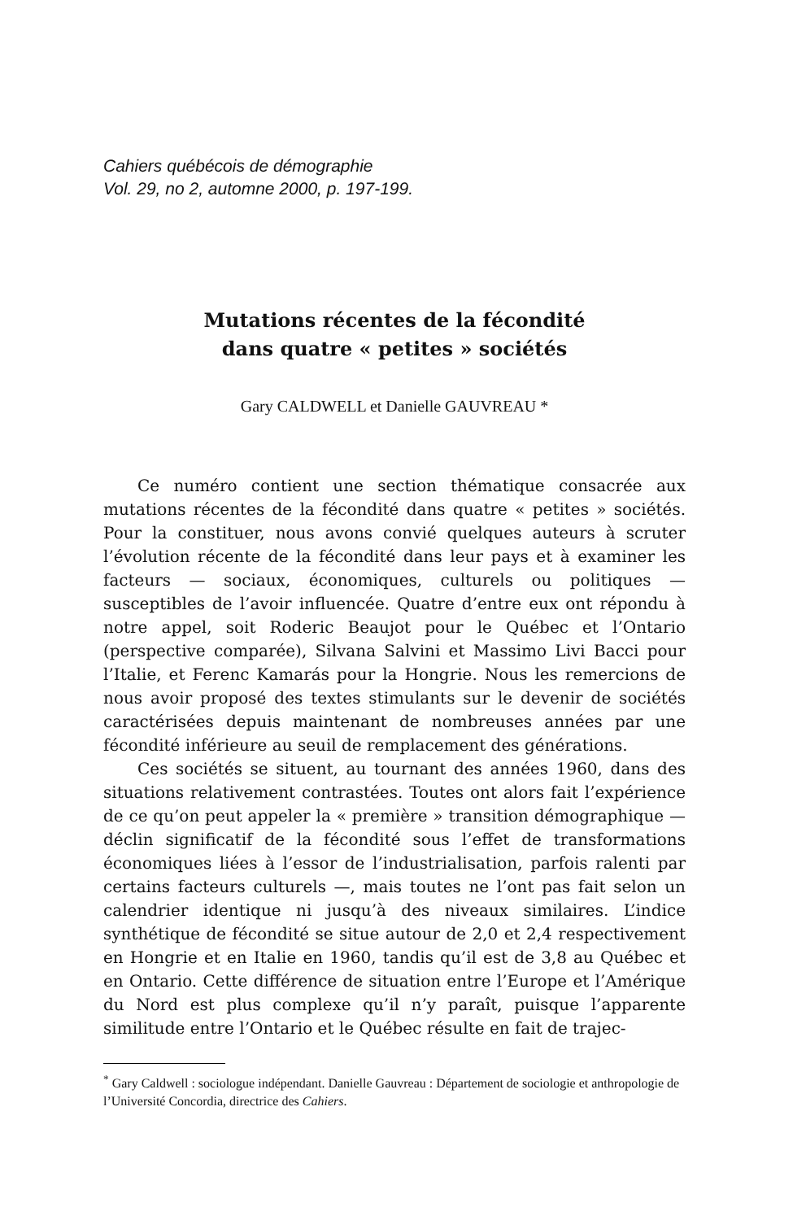Cahiers québécois de démographie
Vol. 29, no 2, automne 2000, p. 197-199.
Mutations récentes de la fécondité
dans quatre « petites » sociétés
Gary CALDWELL et Danielle GAUVREAU *
Ce numéro contient une section thématique consacrée aux mutations récentes de la fécondité dans quatre « petites » sociétés. Pour la constituer, nous avons convié quelques auteurs à scruter l’évolution récente de la fécondité dans leur pays et à examiner les facteurs — sociaux, économiques, culturels ou politiques — susceptibles de l’avoir influencée. Quatre d’entre eux ont répondu à notre appel, soit Roderic Beaujot pour le Québec et l’Ontario (perspective comparée), Silvana Salvini et Massimo Livi Bacci pour l’Italie, et Ferenc Kamarás pour la Hongrie. Nous les remercions de nous avoir proposé des textes stimulants sur le devenir de sociétés caractérisées depuis maintenant de nombreuses années par une fécondité inférieure au seuil de remplacement des générations.
Ces sociétés se situent, au tournant des années 1960, dans des situations relativement contrastées. Toutes ont alors fait l’expérience de ce qu’on peut appeler la « première » transition démographique — déclin significatif de la fécondité sous l’effet de transformations économiques liées à l’essor de l’industrialisation, parfois ralenti par certains facteurs culturels —, mais toutes ne l’ont pas fait selon un calendrier identique ni jusqu’à des niveaux similaires. L’indice synthétique de fécondité se situe autour de 2,0 et 2,4 respectivement en Hongrie et en Italie en 1960, tandis qu’il est de 3,8 au Québec et en Ontario. Cette différence de situation entre l’Europe et l’Amérique du Nord est plus complexe qu’il n’y paraît, puisque l’apparente similitude entre l’Ontario et le Québec résulte en fait de trajec-
<sup>*</sup> Gary Caldwell : sociologue indépendant. Danielle Gauvreau : Département de sociologie et anthropologie de l’Université Concordia, directrice des Cahiers.